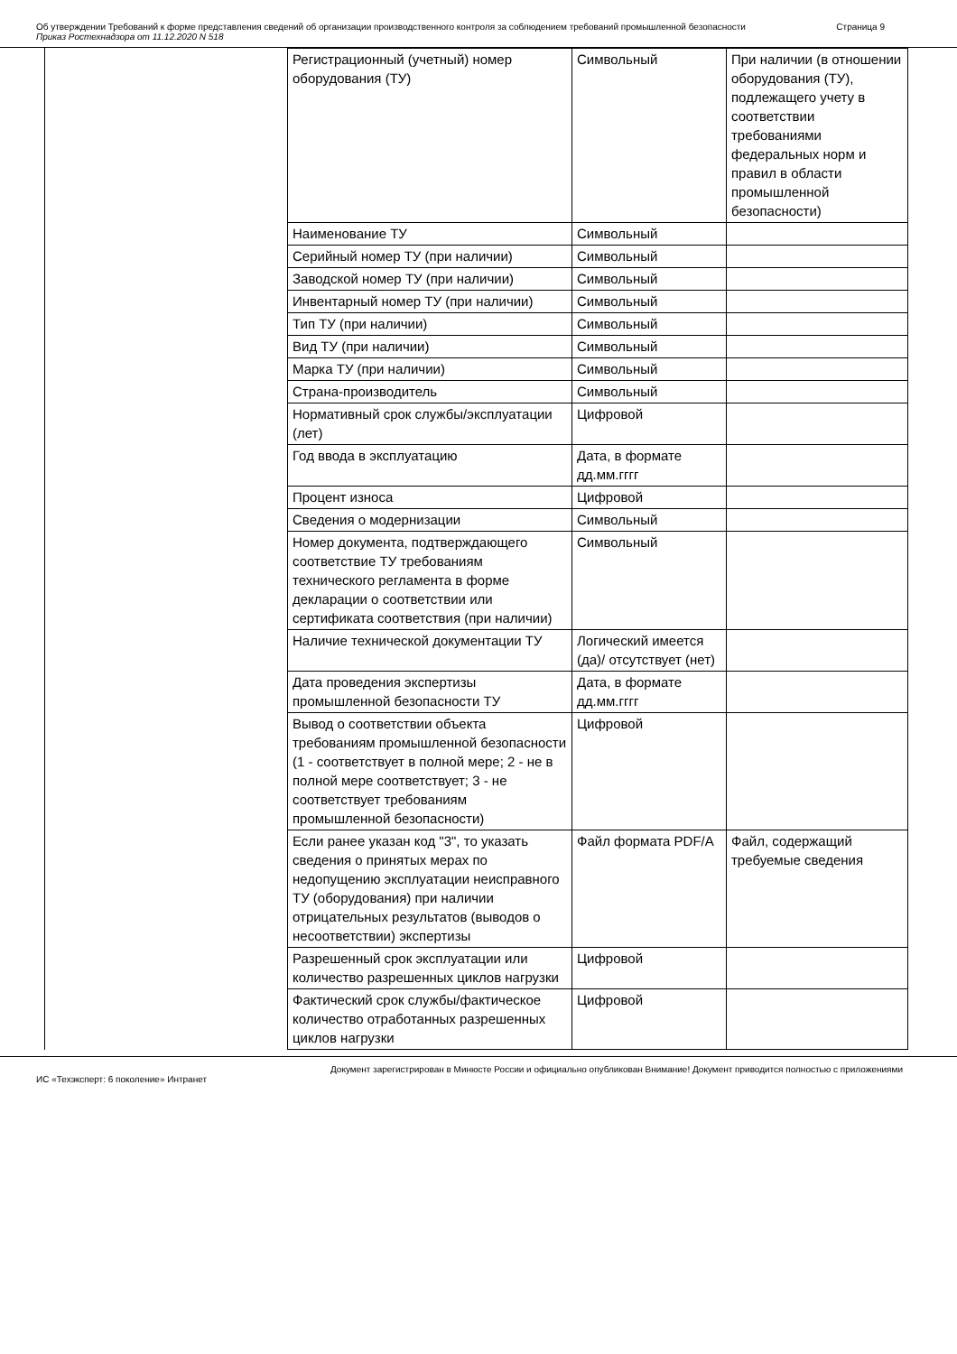Об утверждении Требований к форме представления сведений об организации производственного контроля за соблюдением требований промышленной безопасности
Приказ Ростехнадзора от 11.12.2020 N 518
Страница 9
| Регистрационный (учетный) номер оборудования (ТУ) | Символьный | При наличии (в отношении оборудования (ТУ), подлежащего учету в соответствии требованиями федеральных норм и правил в области промышленной безопасности) |
| Наименование ТУ | Символьный | |
| Серийный номер ТУ (при наличии) | Символьный | |
| Заводской номер ТУ (при наличии) | Символьный | |
| Инвентарный номер ТУ (при наличии) | Символьный | |
| Тип ТУ (при наличии) | Символьный | |
| Вид ТУ (при наличии) | Символьный | |
| Марка ТУ (при наличии) | Символьный | |
| Страна-производитель | Символьный | |
| Нормативный срок службы/эксплуатации (лет) | Цифровой | |
| Год ввода в эксплуатацию | Дата, в формате дд.мм.гггг | |
| Процент износа | Цифровой | |
| Сведения о модернизации | Символьный | |
| Номер документа, подтверждающего соответствие ТУ требованиям технического регламента в форме декларации о соответствии или сертификата соответствия (при наличии) | Символьный | |
| Наличие технической документации ТУ | Логический имеется (да)/ отсутствует (нет) | |
| Дата проведения экспертизы промышленной безопасности ТУ | Дата, в формате дд.мм.гггг | |
| Вывод о соответствии объекта требованиям промышленной безопасности (1 - соответствует в полной мере; 2 - не в полной мере соответствует; 3 - не соответствует требованиям промышленной безопасности) | Цифровой | |
| Если ранее указан код "3", то указать сведения о принятых мерах по недопущению эксплуатации неисправного ТУ (оборудования) при наличии отрицательных результатов (выводов о несоответствии) экспертизы | Файл формата PDF/A | Файл, содержащий требуемые сведения |
| Разрешенный срок эксплуатации или количество разрешенных циклов нагрузки | Цифровой | |
| Фактический срок службы/фактическое количество отработанных разрешенных циклов нагрузки | Цифровой | |
Документ зарегистрирован в Минюсте России и официально опубликован Внимание! Документ приводится полностью с приложениями
ИС «Техэксперт: 6 поколение» Интранет